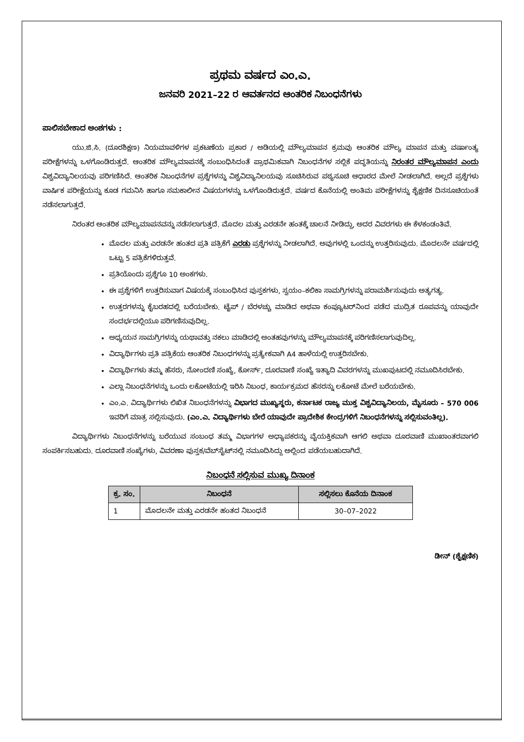ಪ್ರಥಮ ವರ್ಷದ ಎಂ.ಎ.
ಜನವರಿ 2021–22 ರ ಆವರ್ತನದ ಆಂತರಿಕ ನಿಬಂಧನೆಗಳು
ಪಾಲಿಸಬೇಕಾದ ಅಂಶಗಳು :
ಯು.ಜಿ.ಸಿ. (ದೂರಶಿಕ್ಷಣ) ನಿಯಮಾವಳಿಗಳ ಪ್ರಕಟಣೆಯ ಪ್ರಕಾರ / ಅಡಿಯಲ್ಲಿ ಮೌಲ್ಯಮಾಪನ ಕ್ರಮವು ಆಂತರಿಕ ಮೌಲ್ಯ ಮಾಪನ ಮತ್ತು ವರ್ಷಾಂತ್ಯ ಪರೀಕ್ಷೆಗಳನ್ನು ಒಳಗೊಂಡಿರುತ್ತದೆ. ಆಂತರಿಕ ಮೌಲ್ಯಮಾಪನಕ್ಕೆ ಸಂಬಂಧಿಸಿದಂತೆ ಪ್ರಾಥಮಿಕವಾಗಿ ನಿಬಂಧನೆಗಳ ಸಲ್ಲಿಕೆ ಪದ್ಧತಿಯನ್ನು ನಿರಂತರ ಮೌಲ್ಯಮಾಪನ ಎಂದು ವಿಶ್ವವಿದ್ಯಾನಿಲಯವು ಪರಿಗಣಿಸಿದೆ. ಆಂತರಿಕ ನಿಬಂಧನೆಗಳ ಪ್ರಶ್ನೆಗಳನ್ನು ವಿಶ್ವವಿದ್ಯಾನಿಲಯವು ಸೂಚಿಸಿರುವ ಪಠ್ಯಸೂಚಿ ಆಧಾರದ ಮೇಲೆ ನೀಡಲಾಗಿದೆ. ಅಲ್ಲದೆ ಪ್ರಶ್ನೆಗಳು ವಾರ್ಷಿಕ ಪರೀಕ್ಷೆಯನ್ನು ಕೂಡ ಗಮನಿಸಿ ಹಾಗೂ ಸಮಕಾಲೀನ ವಿಷಯಗಳನ್ನು ಒಳಗೊಂಡಿರುತ್ತದೆ. ವರ್ಷದ ಕೊನೆಯಲ್ಲಿ ಅಂತಿಮ ಪರೀಕ್ಷೆಗಳನ್ನು ಶೈಕ್ಷಣಿಕ ದಿನಸೂಚಿಯಂತೆ ನಡೆಸಲಾಗುತ್ತದೆ.
ನಿರಂತರ ಆಂತರಿಕ ಮೌಲ್ಯಮಾಪನವನ್ನು ನಡೆಸಲಾಗುತ್ತದೆ. ಮೊದಲ ಮತ್ತು ಎರಡನೇ ಹಂತಕ್ಕೆ ಚಾಲನೆ ನೀಡಿದ್ದು, ಅದರ ವಿವರಗಳು ಈ ಕೆಳಕಂಡಂತಿವೆ.
ಮೊದಲ ಮತ್ತು ಎರಡನೇ ಹಂತದ ಪ್ರತಿ ಪತ್ರಿಕೆಗೆ ಎರಡು ಪ್ರಶ್ನೆಗಳನ್ನು ನೀಡಲಾಗಿದೆ. ಅವುಗಳಲ್ಲಿ ಒಂದನ್ನು ಉತ್ತರಿಸುವುದು. ಮೊದಲನೇ ವರ್ಷದಲ್ಲಿ ಒಟ್ಟು 5 ಪತ್ರಿಕೆಗಳಿರುತ್ತವೆ.
ಪ್ರತಿಯೊಂದು ಪ್ರಶ್ನೆಗೂ 10 ಅಂಕಗಳು.
ಈ ಪ್ರಶ್ನೆಗಳಿಗೆ ಉತ್ತರಿಸುವಾಗ ವಿಷಯಕ್ಕೆ ಸಂಬಂಧಿಸಿದ ಪುಸ್ತಕಗಳು, ಸ್ವಯಂ–ಕಲಿಕಾ ಸಾಮಗ್ರಿಗಳನ್ನು ಪರಾಮರ್ಶಿಸುವುದು ಅತ್ಯಗತ್ಯ.
ಉತ್ತರಗಳನ್ನು ಕೈಬರಹದಲ್ಲಿ ಬರೆಯಬೇಕು. ಟೈಪ್ / ಬೆರಳಚ್ಚು ಮಾಡಿದ ಅಥವಾ ಕಂಪ್ಯೂಟರ್‌ನಿಂದ ಪಡೆದ ಮುದ್ರಿತ ರೂಪವನ್ನು ಯಾವುದೇ ಸಂದರ್ಭದಲ್ಲಿಯೂ ಪರಿಗಣಿಸುವುದಿಲ್ಲ.
ಅಧ್ಯಯನ ಸಾಮಗ್ರಿಗಳನ್ನು ಯಥಾವತ್ತು ನಕಲು ಮಾಡಿದಲ್ಲಿ ಅಂತಹವುಗಳನ್ನು ಮೌಲ್ಯಮಾಪನಕ್ಕೆ ಪರಿಗಣಿಸಲಾಗುವುದಿಲ್ಲ.
ವಿದ್ಯಾರ್ಥಿಗಳು ಪ್ರತಿ ಪತ್ರಿಕೆಯ ಆಂತರಿಕ ನಿಬಂಧಗಳನ್ನು ಪ್ರತ್ಯೇಕವಾಗಿ A4 ಹಾಳೆಯಲ್ಲಿ ಉತ್ತರಿಸಬೇಕು.
ವಿದ್ಯಾರ್ಥಿಗಳು ತಮ್ಮ ಹೆಸರು, ನೋಂದಣಿ ಸಂಖ್ಯೆ, ಕೋರ್ಸ್, ದೂರವಾಣಿ ಸಂಖ್ಯೆ ಇತ್ಯಾದಿ ವಿವರಗಳನ್ನು ಮುಖಪುಟದಲ್ಲಿ ನಮೂದಿಸಿರಬೇಕು.
ಎಲ್ಲಾ ನಿಬಂಧನೆಗಳನ್ನು ಒಂದು ಲಕೋಟೆಯಲ್ಲಿ ಇರಿಸಿ ನಿಬಂಧ, ಕಾರ್ಯಕ್ರಮದ ಹೆಸರನ್ನು ಲಕೋಟೆ ಮೇಲೆ ಬರೆಯಬೇಕು.
ಎಂ.ಎ. ವಿದ್ಯಾರ್ಥಿಗಳು ಲಿಖಿತ ನಿಬಂಧನೆಗಳನ್ನು ವಿಭಾಗದ ಮುಖ್ಯಸ್ಥರು, ಕರ್ನಾಟಕ ರಾಜ್ಯ ಮುಕ್ತ ವಿಶ್ವವಿದ್ಯಾನಿಲಯ, ಮೈಸೂರು – 570 006 ಇವರಿಗೆ ಮಾತ್ರ ಸಲ್ಲಿಸುವುದು. (ಎಂ.ಎ. ವಿದ್ಯಾರ್ಥಿಗಳು ಬೇರೆ ಯಾವುದೇ ಪ್ರಾದೇಶಿಕ ಕೇಂದ್ರಗಳಿಗೆ ನಿಬಂಧನೆಗಳನ್ನು ಸಲ್ಲಿಸುವಂತಿಲ್ಲ).
ವಿದ್ಯಾರ್ಥಿಗಳು ನಿಬಂಧನೆಗಳನ್ನು ಬರೆಯುವ ಸಂಬಂಧ ತಮ್ಮ ವಿಭಾಗಗಳ ಅಧ್ಯಾಪಕರನ್ನು ವೈಯಕ್ತಿಕವಾಗಿ ಆಗಲಿ ಅಥವಾ ದೂರವಾಣಿ ಮುಖಾಂತರವಾಗಲಿ ಸಂಪರ್ಕಿಸಬಹುದು. ದೂರವಾಣಿ ಸಂಖ್ಯೆಗಳು, ವಿವರಣಾ ಪುಸ್ತಕ/ವೆಬ್‌ಸೈಟ್‌ನಲ್ಲಿ ನಮೂದಿಸಿದ್ದು ಅಲ್ಲಿಂದ ಪಡೆಯಬಹುದಾಗಿದೆ.
ನಿಬಂಧನೆ ಸಲ್ಲಿಸುವ ಮುಖ್ಯ ದಿನಾಂಕ
| ಕ್ರ. ಸಂ. | ನಿಬಂಧನೆ | ಸಲ್ಲಿಸಲು ಕೊನೆಯ ದಿನಾಂಕ |
| --- | --- | --- |
| 1 | ಮೊದಲನೇ ಮತ್ತು ಎರಡನೇ ಹಂತದ ನಿಬಂಧನೆ | 30–07–2022 |
ಡೀನ್ (ಶೈಕ್ಷಣಿಕ)